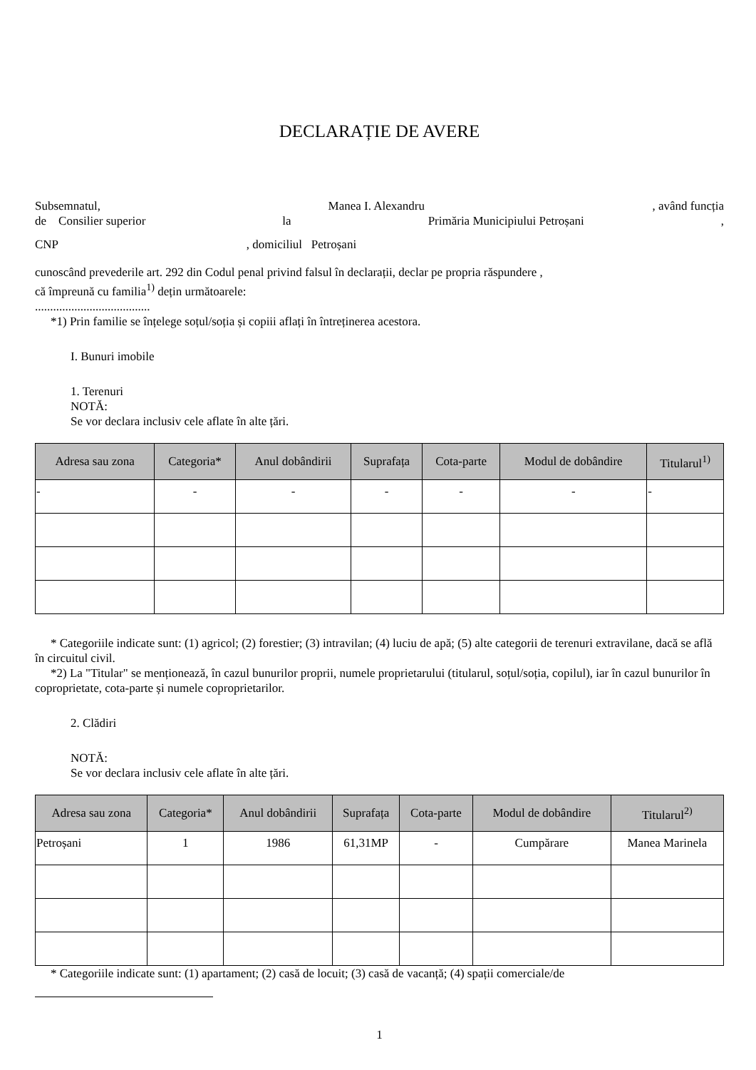DECLARAȚIE DE AVERE
Subsemnatul, Manea I. Alexandru, având funcția
de Consilier superior la Primăria Municipiului Petroșani,
CNP , domiciliul Petroșani
cunoscând prevederile art. 292 din Codul penal privind falsul în declarații, declar pe propria răspundere ,
că împreună cu familia<sup>1)</sup> dețin următoarele:
......................................
*1) Prin familie se înțelege soțul/soția și copiii aflați în întreținerea acestora.
I. Bunuri imobile
1. Terenuri
NOTĂ:
Se vor declara inclusiv cele aflate în alte țări.
| Adresa sau zona | Categoria* | Anul dobândirii | Suprafața | Cota-parte | Modul de dobândire | Titularul<sup>1)</sup> |
| --- | --- | --- | --- | --- | --- | --- |
| - | - | - | - | - | - | - |
* Categoriile indicate sunt: (1) agricol; (2) forestier; (3) intravilan; (4) luciu de apă; (5) alte categorii de terenuri extravilane, dacă se află în circuitul civil.
*2) La "Titular" se menționează, în cazul bunurilor proprii, numele proprietarului (titularul, soțul/soția, copilul), iar în cazul bunurilor în coproprietate, cota-parte și numele coproprietarilor.
2. Clădiri
NOTĂ:
Se vor declara inclusiv cele aflate în alte țări.
| Adresa sau zona | Categoria* | Anul dobândirii | Suprafața | Cota-parte | Modul de dobândire | Titularul<sup>2)</sup> |
| --- | --- | --- | --- | --- | --- | --- |
| Petroșani | 1 | 1986 | 61,31MP | - | Cumpărare | Manea Marinela |
* Categoriile indicate sunt: (1) apartament; (2) casă de locuit; (3) casă de vacanță; (4) spații comerciale/de
1